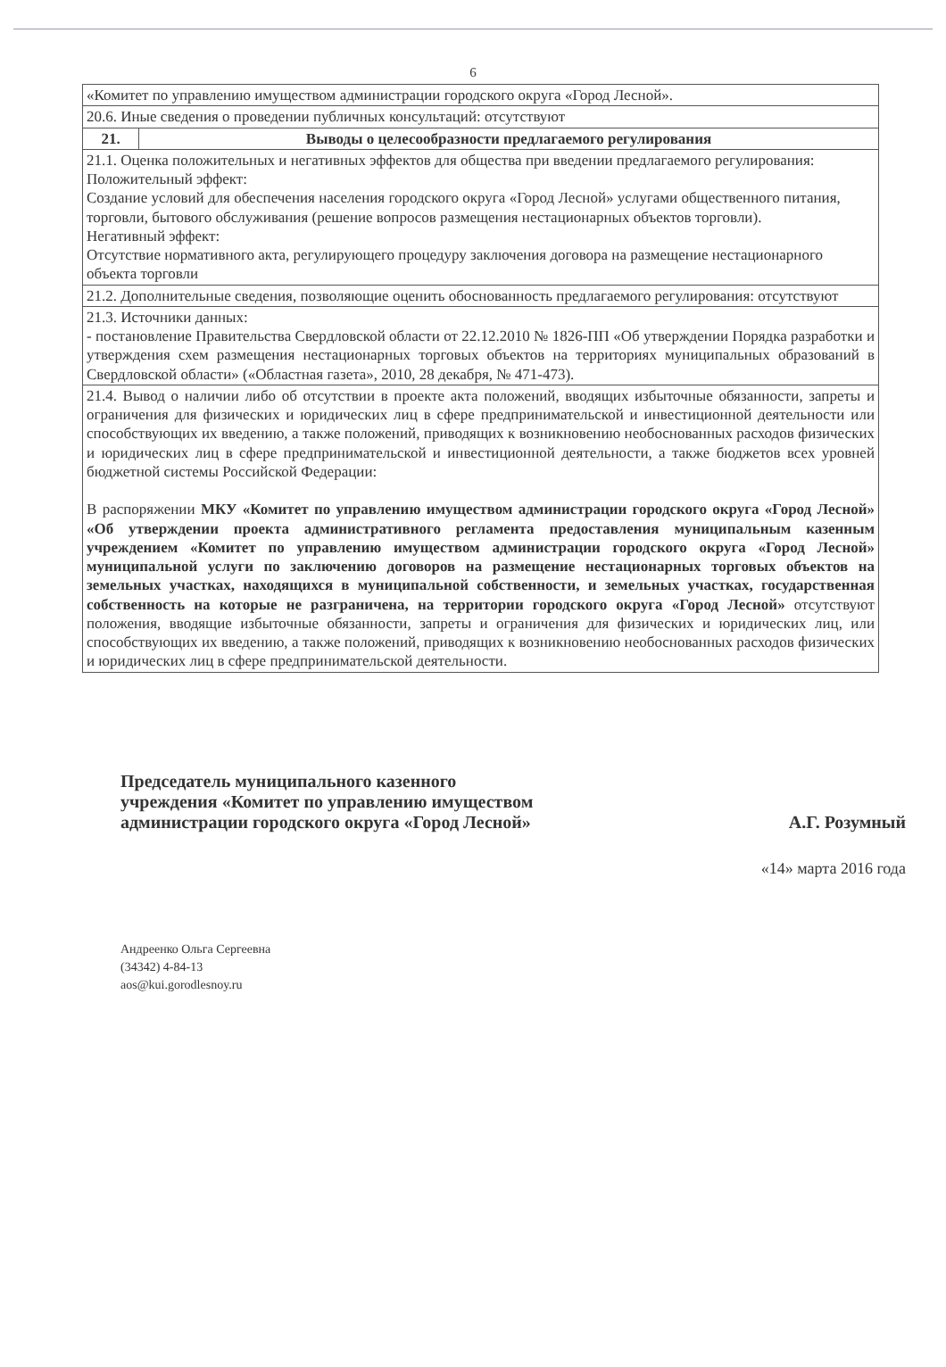6
| «Комитет по управлению имуществом администрации городского округа «Город Лесной». | |
| 20.6. Иные сведения о проведении публичных консультаций: отсутствуют | |
| 21. | Выводы о целесообразности предлагаемого регулирования |
| 21.1. Оценка положительных и негативных эффектов для общества при введении предлагаемого регулирования: Положительный эффект: Создание условий для обеспечения населения городского округа «Город Лесной» услугами общественного питания, торговли, бытового обслуживания (решение вопросов размещения нестационарных объектов торговли). Негативный эффект: Отсутствие нормативного акта, регулирующего процедуру заключения договора на размещение нестационарного объекта торговли | |
| 21.2. Дополнительные сведения, позволяющие оценить обоснованность предлагаемого регулирования: отсутствуют | |
| 21.3. Источники данных: - постановление Правительства Свердловской области от 22.12.2010 № 1826-ПП «Об утверждении Порядка разработки и утверждения схем размещения нестационарных торговых объектов на территориях муниципальных образований в Свердловской области» («Областная газета», 2010, 28 декабря, № 471-473). | |
| 21.4. Вывод о наличии либо об отсутствии в проекте акта положений, вводящих избыточные обязанности, запреты и ограничения для физических и юридических лиц в сфере предпринимательской и инвестиционной деятельности или способствующих их введению, а также положений, приводящих к возникновению необоснованных расходов физических и юридических лиц в сфере предпринимательской и инвестиционной деятельности, а также бюджетов всех уровней бюджетной системы Российской Федерации: В распоряжении МКУ «Комитет по управлению имуществом администрации городского округа «Город Лесной» «Об утверждении проекта административного регламента предоставления муниципальным казенным учреждением «Комитет по управлению имуществом администрации городского округа «Город Лесной» муниципальной услуги по заключению договоров на размещение нестационарных торговых объектов на земельных участках, находящихся в муниципальной собственности, и земельных участках, государственная собственность на которые не разграничена, на территории городского округа «Город Лесной» отсутствуют положения, вводящие избыточные обязанности, запреты и ограничения для физических и юридических лиц, или способствующих их введению, а также положений, приводящих к возникновению необоснованных расходов физических и юридических лиц в сфере предпринимательской деятельности. | |
Председатель муниципального казенного
учреждения «Комитет по управлению имуществом
администрации городского округа «Город Лесной»
А.Г. Розумный
«14» марта 2016 года
Андреенко Ольга Сергеевна
(34342) 4-84-13
aos@kui.gorodlesnoy.ru